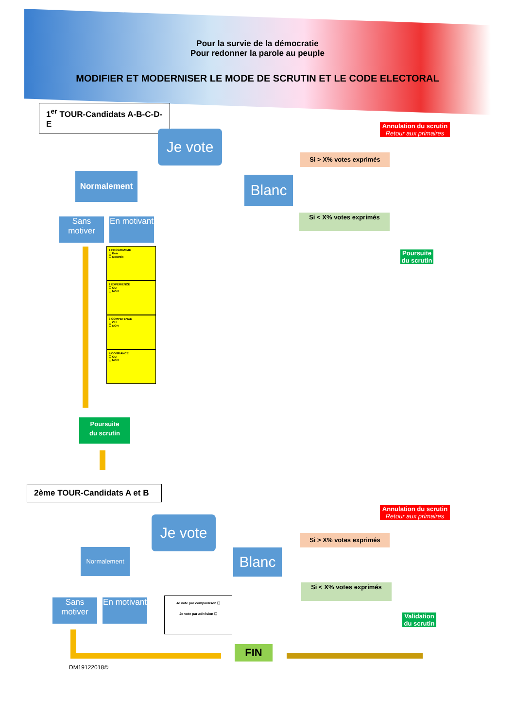Pour la survie de la démocratie
Pour redonner la parole au peuple
MODIFIER ET MODERNISER LE MODE DE SCRUTIN ET LE CODE ELECTORAL
1<sup>er</sup> TOUR-Candidats A-B-C-D-E
Je vote
Annulation du scrutin
Retour aux primaires
Si > X% votes exprimés
Blanc
Si < X% votes exprimés
Poursuite du scrutin
Normalement
Sans motiver
En motivant
1 PROGRAMME
☐ Bon
☐ Mauvais
2 EXPERIENCE
☐ OUI
☐ NON
3 COMPETENCE
☐ OUI
☐ NON
4 CONFIANCE
☐ OUI
☐ NON
Poursuite
du scrutin
2ème TOUR-Candidats A et B
Je vote
Annulation du scrutin
Retour aux primaires
Si > X% votes exprimés
Blanc
Normalement
Si < X% votes exprimés
Sans motiver
En motivant
Je vote par comparaison ☐
Je vote par adhésion ☐
Validation du scrutin
FIN
DM19122018©